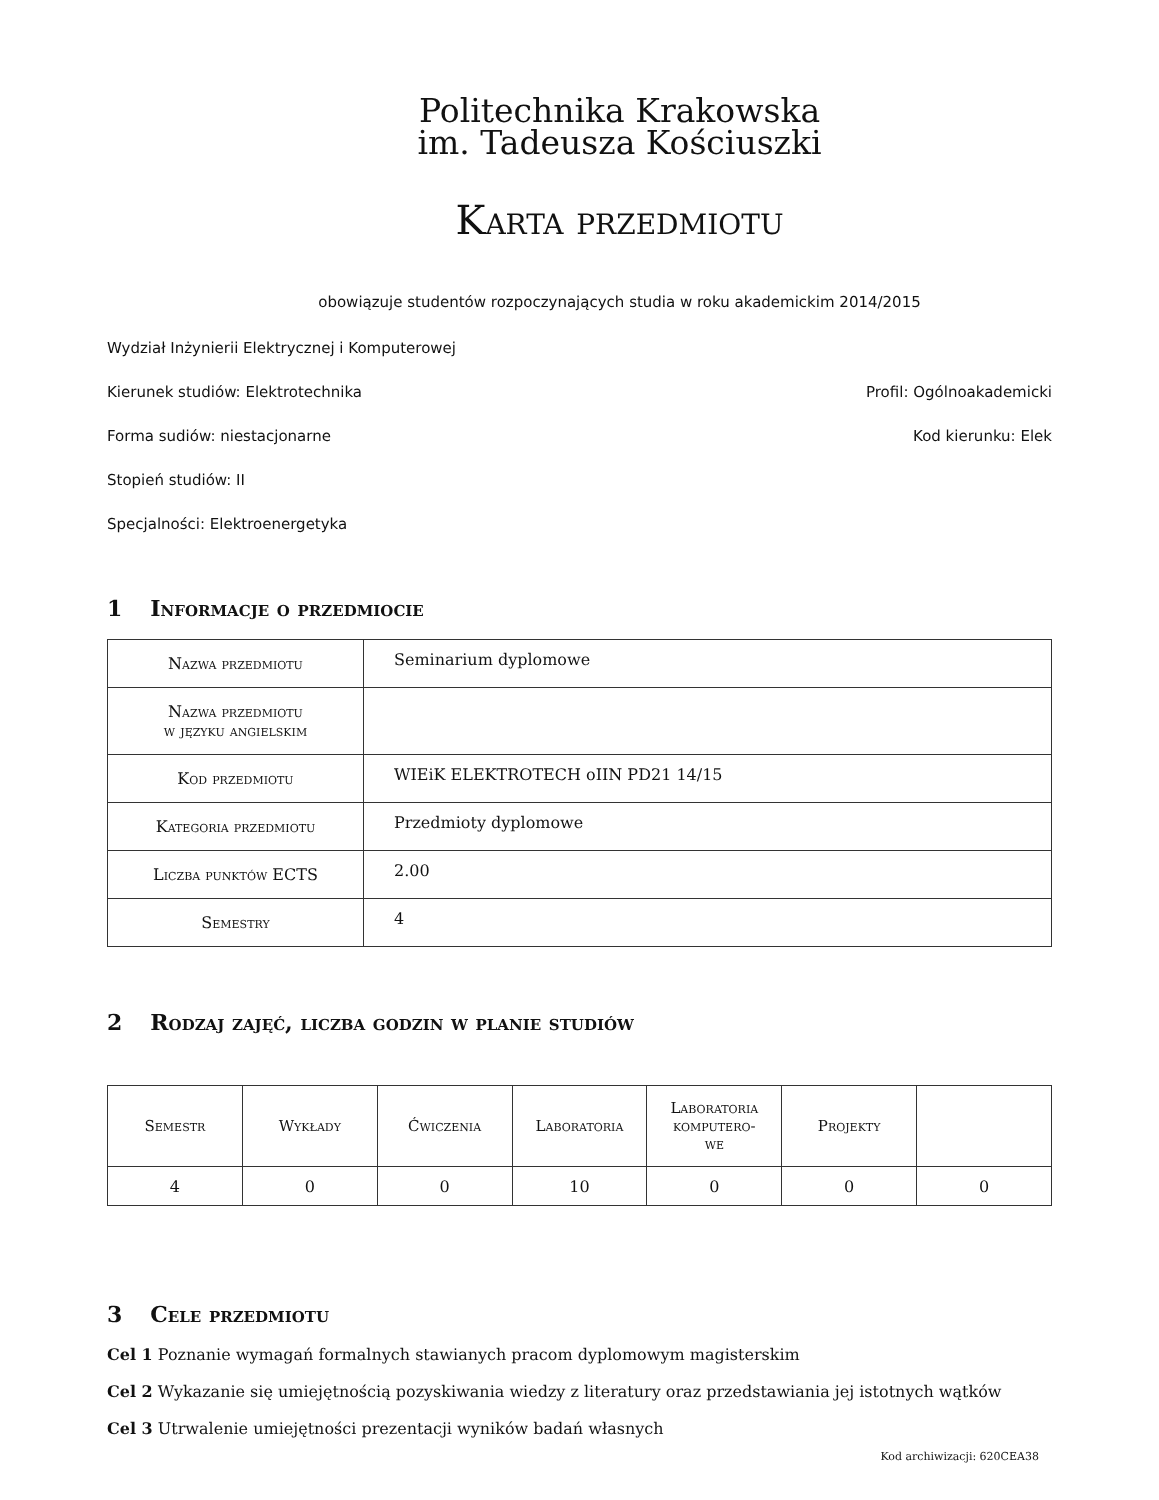Politechnika Krakowska
im. Tadeusza Kościuszki
Karta przedmiotu
obowiązuje studentów rozpoczynających studia w roku akademickim 2014/2015
Wydział Inżynierii Elektrycznej i Komputerowej
Kierunek studiów: Elektrotechnika Profil: Ogólnoakademicki
Forma sudiów: niestacjonarne Kod kierunku: Elek
Stopień studiów: II
Specjalności: Elektroenergetyka
1 Informacje o przedmiocie
| Nazwa przedmiotu | Seminarium dyplomowe |
| Nazwa przedmiotu w języku angielskim | |
| Kod przedmiotu | WIEiK ELEKTROTECH oIIN PD21 14/15 |
| Kategoria przedmiotu | Przedmioty dyplomowe |
| Liczba punktów ECTS | 2.00 |
| Semestry | 4 |
2 Rodzaj zajęć, liczba godzin w planie studiów
| Semestr | Wykłady | Ćwiczenia | Laboratoria | Laboratoria komputero- we | Projekty | |
| --- | --- | --- | --- | --- | --- | --- |
| 4 | 0 | 0 | 10 | 0 | 0 | 0 |
3 Cele przedmiotu
Cel 1 Poznanie wymagań formalnych stawianych pracom dyplomowym magisterskim
Cel 2 Wykazanie się umiejętnością pozyskiwania wiedzy z literatury oraz przedstawiania jej istotnych wątków
Cel 3 Utrwalenie umiejętności prezentacji wyników badań własnych
Kod archiwizacji: 620CEA38